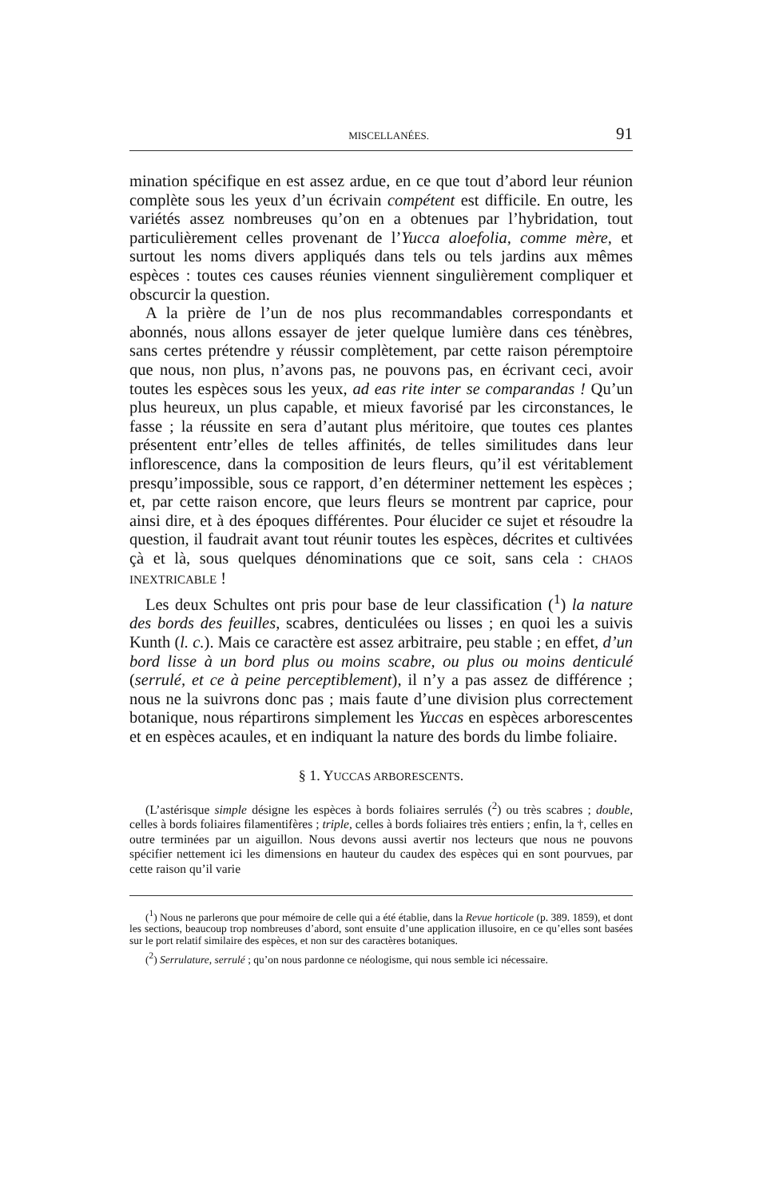MISCELLANÉES. 91
mination spécifique en est assez ardue, en ce que tout d’abord leur réunion complète sous les yeux d’un écrivain compétent est difficile. En outre, les variétés assez nombreuses qu’on en a obtenues par l’hybridation, tout particulièrement celles provenant de l’Yucca aloefolia, comme mère, et surtout les noms divers appliqués dans tels ou tels jardins aux mêmes espèces : toutes ces causes réunies viennent singulièrement compliquer et obscurcir la question.
A la prière de l’un de nos plus recommandables correspondants et abonnés, nous allons essayer de jeter quelque lumière dans ces ténèbres, sans certes prétendre y réussir complètement, par cette raison péremptoire que nous, non plus, n’avons pas, ne pouvons pas, en écrivant ceci, avoir toutes les espèces sous les yeux, ad eas rite inter se comparandas ! Qu’un plus heureux, un plus capable, et mieux favorisé par les circonstances, le fasse ; la réussite en sera d’autant plus méritoire, que toutes ces plantes présentent entr’elles de telles affinités, de telles similitudes dans leur inflorescence, dans la composition de leurs fleurs, qu’il est véritablement presqu’impossible, sous ce rapport, d’en déterminer nettement les espèces ; et, par cette raison encore, que leurs fleurs se montrent par caprice, pour ainsi dire, et à des époques différentes. Pour élucider ce sujet et résoudre la question, il faudrait avant tout réunir toutes les espèces, décrites et cultivées çà et là, sous quelques dénominations que ce soit, sans cela : CHAOS INEXTRICABLE !
Les deux Schultes ont pris pour base de leur classification (<sup>1</sup>) la nature des bords des feuilles, scabres, denticulées ou lisses ; en quoi les a suivis Kunth (l. c.). Mais ce caractère est assez arbitraire, peu stable ; en effet, d’un bord lisse à un bord plus ou moins scabre, ou plus ou moins denticulé (serrulé, et ce à peine perceptiblement), il n’y a pas assez de différence ; nous ne la suivrons donc pas ; mais faute d’une division plus correctement botanique, nous répartirons simplement les Yuccas en espèces arborescentes et en espèces acaules, et en indiquant la nature des bords du limbe foliaire.
§ 1. YUCCAS ARBORESCENTS.
(L’astérisque simple désigne les espèces à bords foliaires serrulés (<sup>2</sup>) ou très scabres ; double, celles à bords foliaires filamentifères ; triple, celles à bords foliaires très entiers ; enfin, la †, celles en outre terminées par un aiguillon. Nous devons aussi avertir nos lecteurs que nous ne pouvons spécifier nettement ici les dimensions en hauteur du caudex des espèces qui en sont pourvues, par cette raison qu’il varie
(<sup>1</sup>) Nous ne parlerons que pour mémoire de celle qui a été établie, dans la Revue horticole (p. 389. 1859), et dont les sections, beaucoup trop nombreuses d’abord, sont ensuite d’une application illusoire, en ce qu’elles sont basées sur le port relatif similaire des espèces, et non sur des caractères botaniques.
(<sup>2</sup>) Serrulature, serrulé ; qu’on nous pardonne ce néologisme, qui nous semble ici nécessaire.